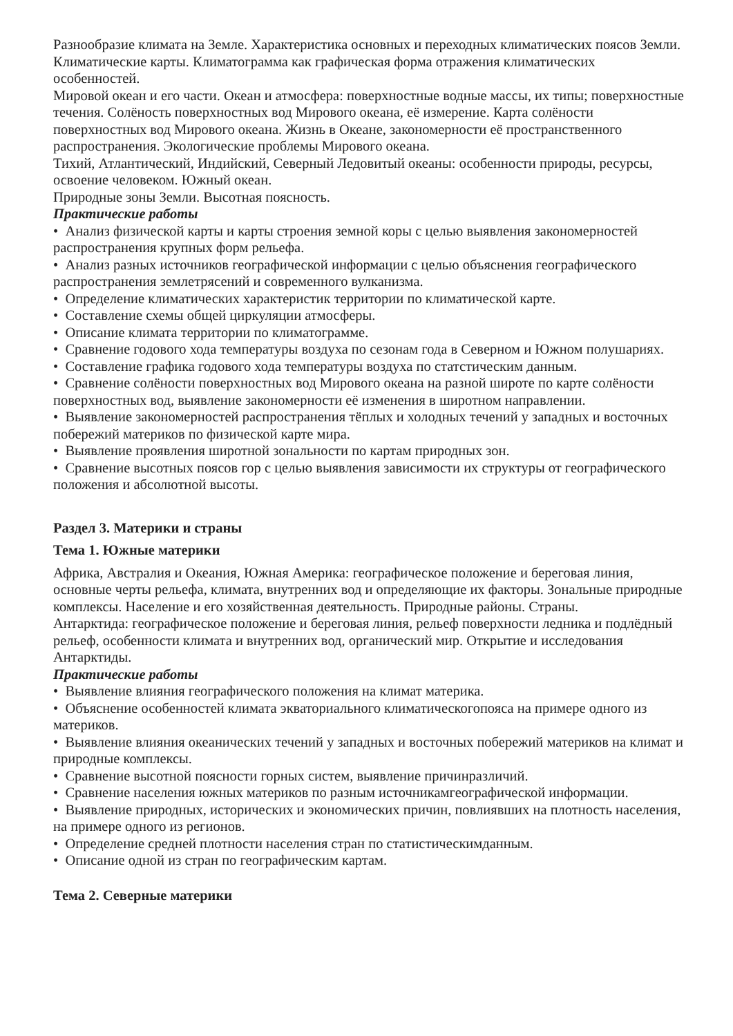Разнообразие климата на Земле. Характеристика основных и переходных климатических поясов Земли.
Климатические карты. Климатограмма как графическая форма отражения климатических особенностей.
Мировой океан и его части. Океан и атмосфера: поверхностные водные массы, их типы; поверхностные течения. Солёность поверхностных вод Мирового океана, её измерение. Карта солёности поверхностных вод Мирового океана. Жизнь в Океане, закономерности её пространственного распространения. Экологические проблемы Мирового океана.
Тихий, Атлантический, Индийский, Северный Ледовитый океаны: особенности природы, ресурсы, освоение человеком. Южный океан.
Природные зоны Земли. Высотная поясность.
Практические работы
• Анализ физической карты и карты строения земной коры с целью выявления закономерностей распространения крупных форм рельефа.
• Анализ разных источников географической информации с целью объяснения географического распространения землетрясений и современного вулканизма.
• Определение климатических характеристик территории по климатической карте.
• Составление схемы общей циркуляции атмосферы.
• Описание климата территории по климатограмме.
• Сравнение годового хода температуры воздуха по сезонам года в Северном и Южном полушариях.
• Составление графика годового хода температуры воздуха по статстическим данным.
• Сравнение солёности поверхностных вод Мирового океана на разной широте по карте солёности поверхностных вод, выявление закономерности её изменения в широтном направлении.
• Выявление закономерностей распространения тёплых и холодных течений у западных и восточных побережий материков по физической карте мира.
• Выявление проявления широтной зональности по картам природных зон.
• Сравнение высотных поясов гор с целью выявления зависимости их структуры от географического положения и абсолютной высоты.
Раздел 3. Материки и страны
Тема 1. Южные материки
Африка, Австралия и Океания, Южная Америка: географическое положение и береговая линия, основные черты рельефа, климата, внутренних вод и определяющие их факторы. Зональные природные комплексы. Население и его хозяйственная деятельность. Природные районы. Страны.
Антарктида: географическое положение и береговая линия, рельеф поверхности ледника и подлёдный рельеф, особенности климата и внутренних вод, органический мир. Открытие и исследования Антарктиды.
Практические работы
• Выявление влияния географического положения на климат материка.
• Объяснение особенностей климата экваториального климатическогопояса на примере одного из материков.
• Выявление влияния океанических течений у западных и восточных побережий материков на климат и природные комплексы.
• Сравнение высотной поясности горных систем, выявление причинразличий.
• Сравнение населения южных материков по разным источникамгеографической информации.
• Выявление природных, исторических и экономических причин, повлиявших на плотность населения, на примере одного из регионов.
• Определение средней плотности населения стран по статистическимданным.
• Описание одной из стран по географическим картам.
Тема 2. Северные материки